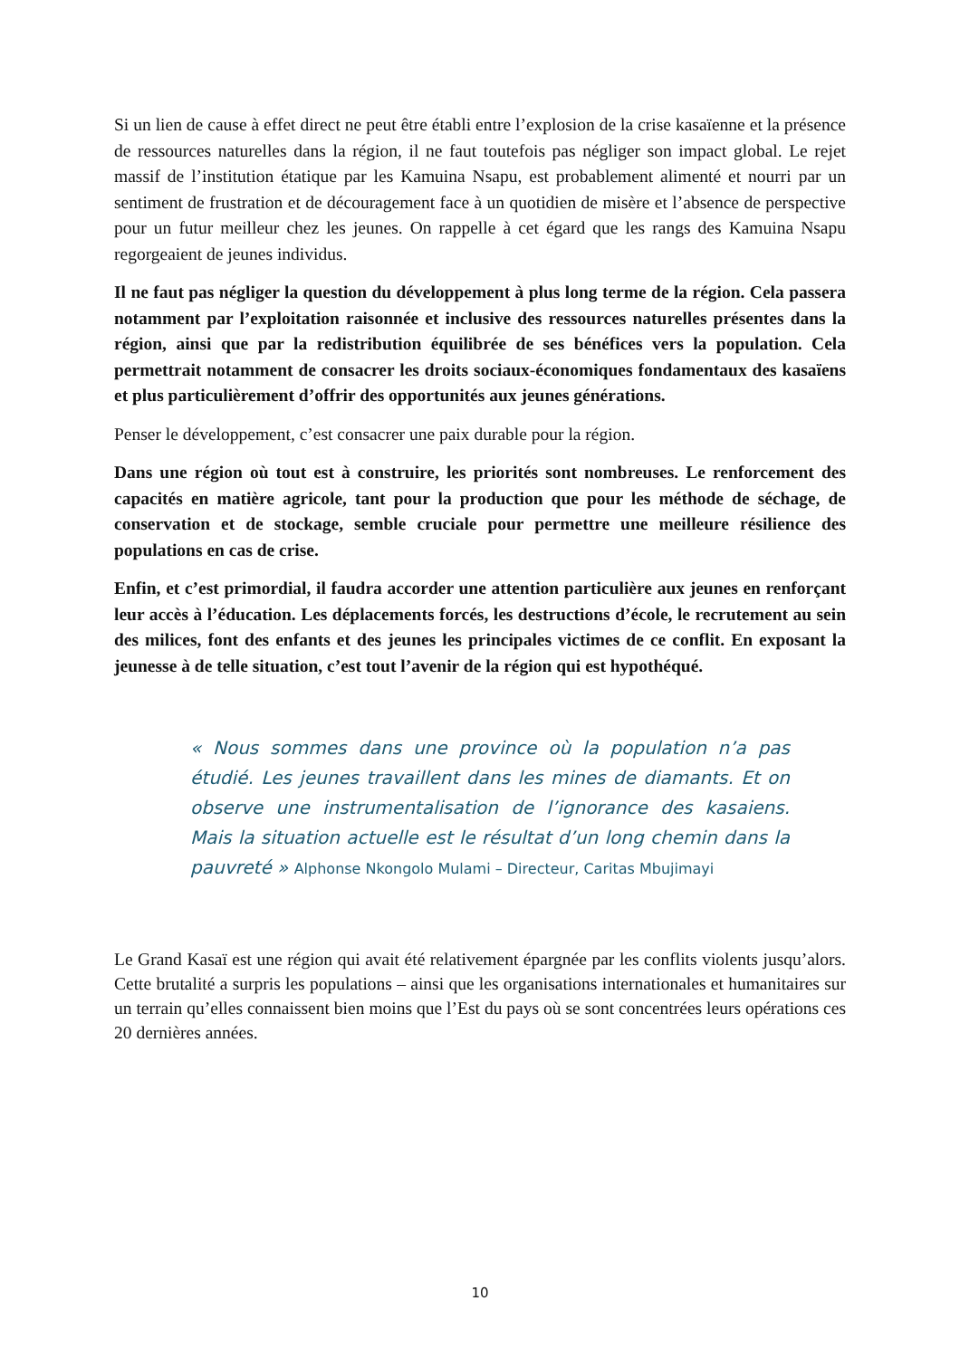Si un lien de cause à effet direct ne peut être établi entre l’explosion de la crise kasaïenne et la présence de ressources naturelles dans la région, il ne faut toutefois pas négliger son impact global. Le rejet massif de l’institution étatique par les Kamuina Nsapu, est probablement alimenté et nourri par un sentiment de frustration et de découragement face à un quotidien de misère et l’absence de perspective pour un futur meilleur chez les jeunes. On rappelle à cet égard que les rangs des Kamuina Nsapu regorgeaient de jeunes individus.
Il ne faut pas négliger la question du développement à plus long terme de la région. Cela passera notamment par l’exploitation raisonnée et inclusive des ressources naturelles présentes dans la région, ainsi que par la redistribution équilibrée de ses bénéfices vers la population. Cela permettrait notamment de consacrer les droits sociaux-économiques fondamentaux des kasaïens et plus particulièrement d’offrir des opportunités aux jeunes générations.
Penser le développement, c’est consacrer une paix durable pour la région.
Dans une région où tout est à construire, les priorités sont nombreuses. Le renforcement des capacités en matière agricole, tant pour la production que pour les méthode de séchage, de conservation et de stockage, semble cruciale pour permettre une meilleure résilience des populations en cas de crise.
Enfin, et c’est primordial, il faudra accorder une attention particulière aux jeunes en renforçant leur accès à l’éducation. Les déplacements forcés, les destructions d’école, le recrutement au sein des milices, font des enfants et des jeunes les principales victimes de ce conflit. En exposant la jeunesse à de telle situation, c’est tout l’avenir de la région qui est hypothéqué.
« Nous sommes dans une province où la population n’a pas étudié. Les jeunes travaillent dans les mines de diamants. Et on observe une instrumentalisation de l’ignorance des kasaiens. Mais la situation actuelle est le résultat d’un long chemin dans la pauvreté » Alphonse Nkongolo Mulami – Directeur, Caritas Mbujimayi
Le Grand Kasaï est une région qui avait été relativement épargnée par les conflits violents jusqu’alors. Cette brutalité a surpris les populations – ainsi que les organisations internationales et humanitaires sur un terrain qu’elles connaissent bien moins que l’Est du pays où se sont concentrées leurs opérations ces 20 dernières années.
10